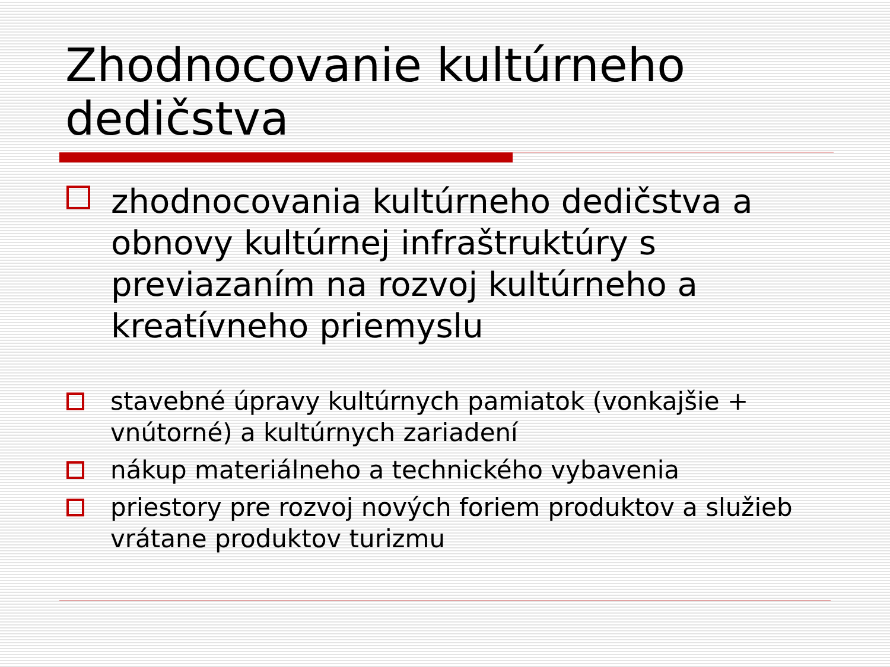Zhodnocovanie kultúrneho dedičstva
zhodnocovania kultúrneho dedičstva a obnovy kultúrnej infraštruktúry s previazaním na rozvoj kultúrneho a kreatívneho priemyslu
stavebné úpravy kultúrnych pamiatok (vonkajšie + vnútorné) a kultúrnych zariadení
nákup materiálneho a technického vybavenia
priestory pre rozvoj nových foriem produktov a služieb vrátane produktov turizmu